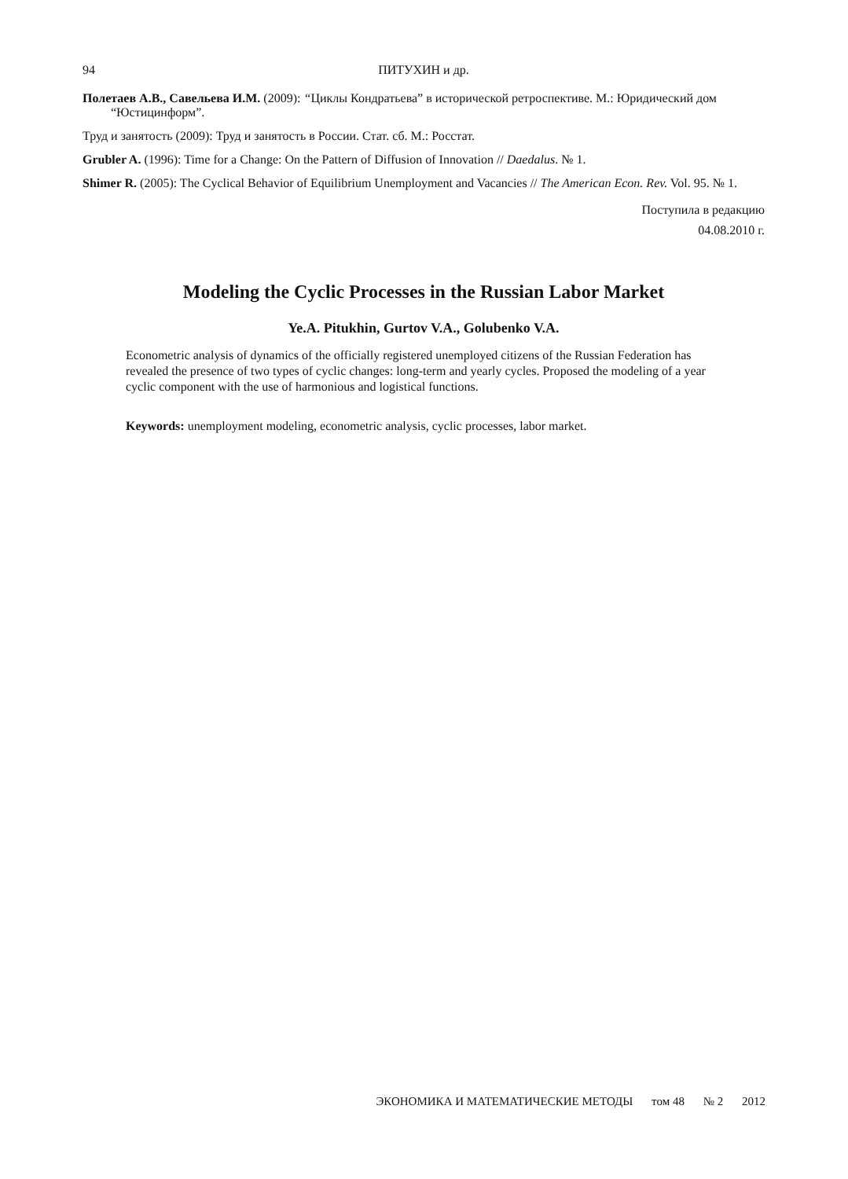94 ПИТУХИН и др.
Полетаев А.В., Савельева И.М. (2009): “Циклы Кондратьева” в исторической ретроспективе. М.: Юридический дом “Юстицинформ”.
Труд и занятость (2009): Труд и занятость в России. Стат. сб. М.: Росстат.
Grubler A. (1996): Time for a Change: On the Pattern of Diffusion of Innovation // Daedalus. № 1.
Shimer R. (2005): The Cyclical Behavior of Equilibrium Unemployment and Vacancies // The American Econ. Rev. Vol. 95. № 1.
Поступила в редакцию
04.08.2010 г.
Modeling the Cyclic Processes in the Russian Labor Market
Ye.A. Pitukhin, Gurtov V.A., Golubenko V.A.
Econometric analysis of dynamics of the officially registered unemployed citizens of the Russian Federation has revealed the presence of two types of cyclic changes: long-term and yearly cycles. Proposed the modeling of a year cyclic component with the use of harmonious and logistical functions.
Keywords: unemployment modeling, econometric analysis, cyclic processes, labor market.
ЭКОНОМИКА И МАТЕМАТИЧЕСКИЕ МЕТОДЫ том 48 № 2 2012